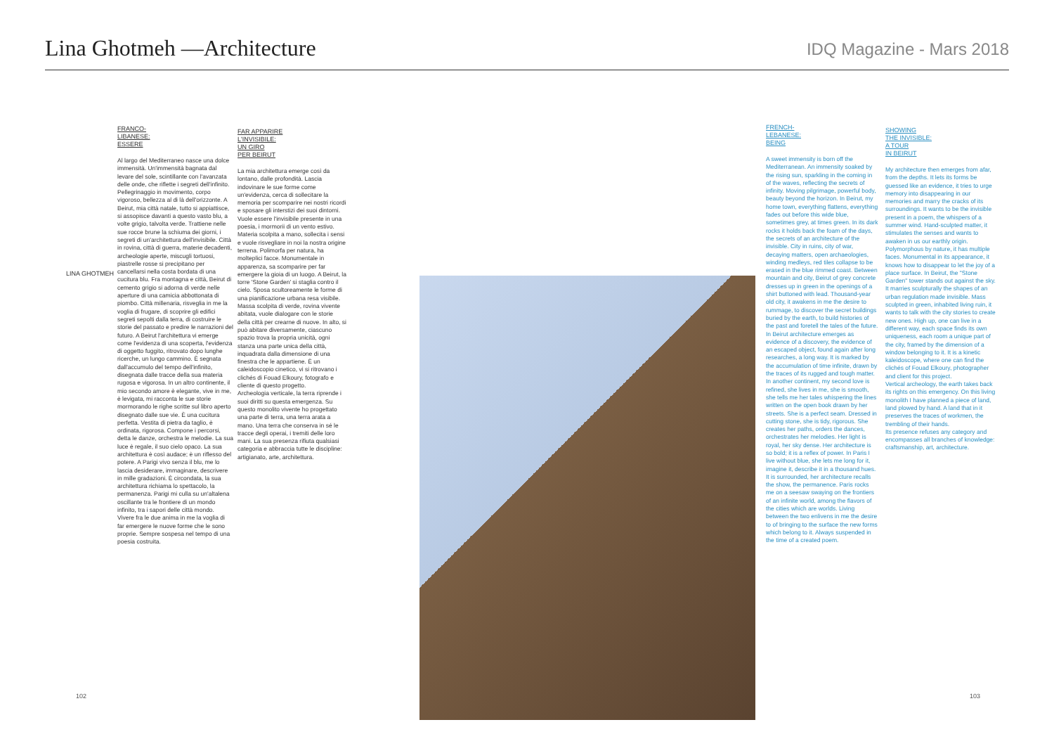Lina Ghotmeh —Architecture
IDQ Magazine - Mars 2018
LINA GHOTMEH
FRANCO-
LIBANESE:
ESSERE
Al largo del Mediterraneo nasce una dolce immensità. Un'immensità bagnata dal levare del sole, scintillante con l'avanzata delle onde, che riflette i segreti dell'infinito. Pellegrinaggio in movimento, corpo vigoroso, bellezza al di là dell'orizzonte. A Beirut, mia città natale, tutto si appiattisce, si assopisce davanti a questo vasto blu, a volte grigio, talvolta verde. Trattiene nelle sue rocce brune la schiuma dei giorni, i segreti di un'architettura dell'invisibile. Città in rovina, città di guerra, materie decadenti, archeologie aperte, miscugli tortuosi, piastrelle rosse si precipitano per cancellarsi nella costa bordata di una cucitura blu. Fra montagna e città, Beirut di cemento grigio si adorna di verde nelle aperture di una camicia abbottonata di piombo. Città millenaria, risveglia in me la voglia di frugare, di scoprire gli edifici segreti sepolti dalla terra, di costruire le storie del passato e predire le narrazioni del futuro. A Beirut l'architettura vi emerge come l'evidenza di una scoperta, l'evidenza di oggetto fuggito, ritrovato dopo lunghe ricerche, un lungo cammino. È segnata dall'accumulo del tempo dell'infinito, disegnata dalle tracce della sua materia rugosa e vigorosa. In un altro continente, il mio secondo amore è elegante, vive in me, è levigata, mi racconta le sue storie mormorando le righe scritte sul libro aperto disegnato dalle sue vie. È una cucitura perfetta. Vestita di pietra da taglio, è ordinata, rigorosa. Compone i percorsi, detta le danze, orchestra le melodie. La sua luce è regale, il suo cielo opaco. La sua architettura è così audace; è un riflesso del potere. A Parigi vivo senza il blu, me lo lascia desiderare, immaginare, descrivere in mille gradazioni. È circondata, la sua architettura richiama lo spettacolo, la permanenza. Parigi mi culla su un'altalena oscillante tra le frontiere di un mondo infinito, tra i sapori delle città mondo.
Vivere fra le due anima in me la voglia di far emergere le nuove forme che le sono proprie. Sempre sospesa nel tempo di una poesia costruita.
FAR APPARIRE
L'INVISIBILE:
UN GIRO
PER BEIRUT
La mia architettura emerge così da lontano, dalle profondità. Lascia indovinare le sue forme come un'evidenza, cerca di sollecitare la memoria per scomparire nei nostri ricordi e sposare gli interstizi dei suoi dintorni. Vuole essere l'invisibile presente in una poesia, i mormorii di un vento estivo. Materia scolpita a mano, sollecita i sensi e vuole risvegliare in noi la nostra origine terrena. Polimorfa per natura, ha molteplici facce. Monumentale in apparenza, sa scomparire per far emergere la gioia di un luogo. A Beirut, la torre 'Stone Garden' si staglia contro il cielo. Sposa scultoreamente le forme di una pianificazione urbana resa visibile. Massa scolpita di verde, rovina vivente abitata, vuole dialogare con le storie della città per crearne di nuove. In alto, si può abitare diversamente, ciascuno spazio trova la propria unicità, ogni stanza una parte unica della città, inquadrata dalla dimensione di una finestra che le appartiene. È un caleidoscopio cinetico, vi si ritrovano i clichés di Fouad Elkoury, fotografo e cliente di questo progetto.
Archeologia verticale, la terra riprende i suoi diritti su questa emergenza. Su questo monolito vivente ho progettato una parte di terra, una terra arata a mano. Una terra che conserva in sé le tracce degli operai, i tremiti delle loro mani. La sua presenza rifiuta qualsiasi categoria e abbraccia tutte le discipline: artigianato, arte, architettura.
FRENCH-
LEBANESE:
BEING
A sweet immensity is born off the Mediterranean. An immensity soaked by the rising sun, sparkling in the coming in of the waves, reflecting the secrets of infinity. Moving pilgrimage, powerful body, beauty beyond the horizon. In Beirut, my home town, everything flattens, everything fades out before this wide blue, sometimes grey, at times green. In its dark rocks it holds back the foam of the days, the secrets of an architecture of the invisible. City in ruins, city of war, decaying matters, open archaeologies, winding medleys, red tiles collapse to be erased in the blue rimmed coast. Between mountain and city, Beirut of grey concrete dresses up in green in the openings of a shirt buttoned with lead. Thousand-year old city, it awakens in me the desire to rummage, to discover the secret buildings buried by the earth, to build histories of the past and foretell the tales of the future. In Beirut architecture emerges as evidence of a discovery, the evidence of an escaped object, found again after long researches, a long way. It is marked by the accumulation of time infinite, drawn by the traces of its rugged and tough matter. In another continent, my second love is refined, she lives in me, she is smooth, she tells me her tales whispering the lines written on the open book drawn by her streets. She is a perfect seam. Dressed in cutting stone, she is tidy, rigorous. She creates her paths, orders the dances, orchestrates her melodies. Her light is royal, her sky dense. Her architecture is so bold; it is a reflex of power. In Paris I live without blue, she lets me long for it, imagine it, describe it in a thousand hues. It is surrounded, her architecture recalls the show, the permanence. Paris rocks me on a seesaw swaying on the frontiers of an infinite world, among the flavors of the cities which are worlds. Living between the two enlivens in me the desire to of bringing to the surface the new forms which belong to it. Always suspended in the time of a created poem.
SHOWING
THE INVISIBLE:
A TOUR
IN BEIRUT
My architecture then emerges from afar, from the depths. It lets its forms be guessed like an evidence, it tries to urge memory into disappearing in our memories and marry the cracks of its surroundings. It wants to be the invisible present in a poem, the whispers of a summer wind. Hand-sculpted matter, it stimulates the senses and wants to awaken in us our earthly origin. Polymorphous by nature, it has multiple faces. Monumental in its appearance, it knows how to disappear to let the joy of a place surface. In Beirut, the "Stone Garden" tower stands out against the sky. It marries sculpturally the shapes of an urban regulation made invisible. Mass sculpted in green, inhabited living ruin, it wants to talk with the city stories to create new ones. High up, one can live in a different way, each space finds its own uniqueness, each room a unique part of the city, framed by the dimension of a window belonging to it. It is a kinetic kaleidoscope, where one can find the clichés of Fouad Elkoury, photographer and client for this project.
Vertical archeology, the earth takes back its rights on this emergency. On this living monolith I have planned a piece of land, land plowed by hand. A land that in it preserves the traces of workmen, the trembling of their hands.
Its presence refuses any category and encompasses all branches of knowledge: craftsmanship, art, architecture.
102 103